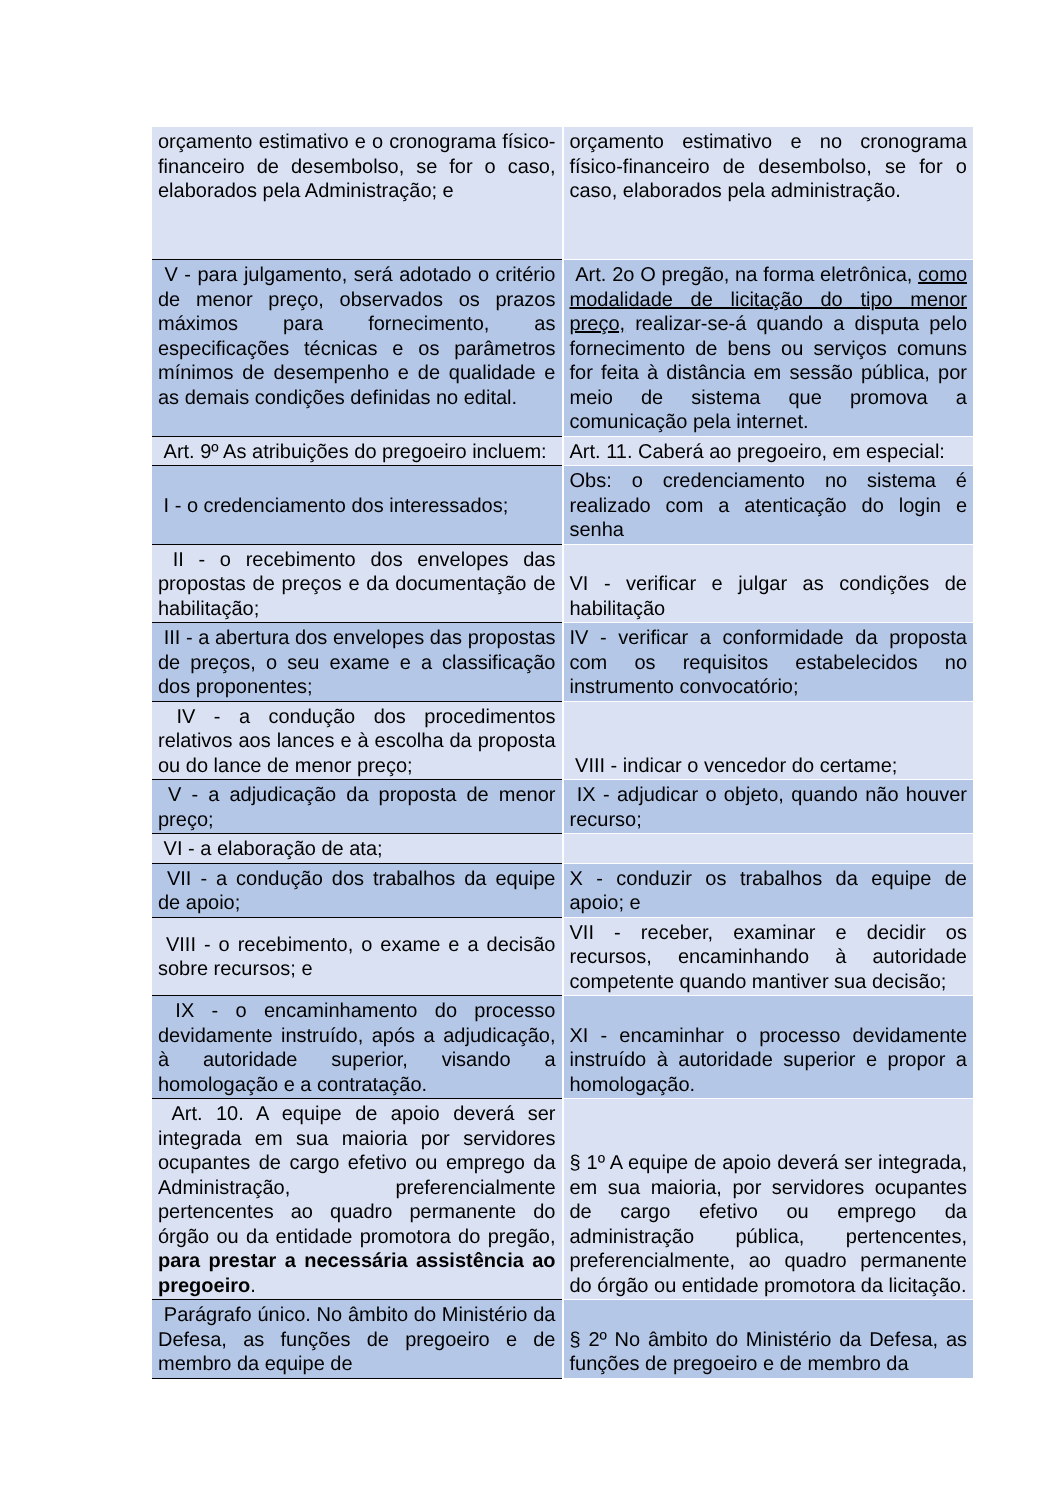| orçamento estimativo e o cronograma físico-financeiro de desembolso, se for o caso, elaborados pela Administração; e | orçamento estimativo e no cronograma físico-financeiro de desembolso, se for o caso, elaborados pela administração. |
| V - para julgamento, será adotado o critério de menor preço, observados os prazos máximos para fornecimento, as especificações técnicas e os parâmetros mínimos de desempenho e de qualidade e as demais condições definidas no edital. | Art. 2o O pregão, na forma eletrônica, como modalidade de licitação do tipo menor preço, realizar-se-á quando a disputa pelo fornecimento de bens ou serviços comuns for feita à distância em sessão pública, por meio de sistema que promova a comunicação pela internet. |
| Art. 9º As atribuições do pregoeiro incluem: | Art. 11. Caberá ao pregoeiro, em especial: |
| I - o credenciamento dos interessados; | Obs: o credenciamento no sistema é realizado com a atenticação do login e senha |
| II - o recebimento dos envelopes das propostas de preços e da documentação de habilitação; | VI - verificar e julgar as condições de habilitação |
| III - a abertura dos envelopes das propostas de preços, o seu exame e a classificação dos proponentes; | IV - verificar a conformidade da proposta com os requisitos estabelecidos no instrumento convocatório; |
| IV - a condução dos procedimentos relativos aos lances e à escolha da proposta ou do lance de menor preço; | VIII - indicar o vencedor do certame; |
| V - a adjudicação da proposta de menor preço; | IX - adjudicar o objeto, quando não houver recurso; |
| VI - a elaboração de ata; | |
| VII - a condução dos trabalhos da equipe de apoio; | X - conduzir os trabalhos da equipe de apoio; e |
| VIII - o recebimento, o exame e a decisão sobre recursos; e | VII - receber, examinar e decidir os recursos, encaminhando à autoridade competente quando mantiver sua decisão; |
| IX - o encaminhamento do processo devidamente instruído, após a adjudicação, à autoridade superior, visando a homologação e a contratação. | XI - encaminhar o processo devidamente instruído à autoridade superior e propor a homologação. |
| Art. 10. A equipe de apoio deverá ser integrada em sua maioria por servidores ocupantes de cargo efetivo ou emprego da Administração, preferencialmente pertencentes ao quadro permanente do órgão ou da entidade promotora do pregão, para prestar a necessária assistência ao pregoeiro . | § 1º A equipe de apoio deverá ser integrada, em sua maioria, por servidores ocupantes de cargo efetivo ou emprego da administração pública, pertencentes, preferencialmente, ao quadro permanente do órgão ou entidade promotora da licitação. |
| Parágrafo único. No âmbito do Ministério da Defesa, as funções de pregoeiro e de membro da equipe de | § 2º No âmbito do Ministério da Defesa, as funções de pregoeiro e de membro da |